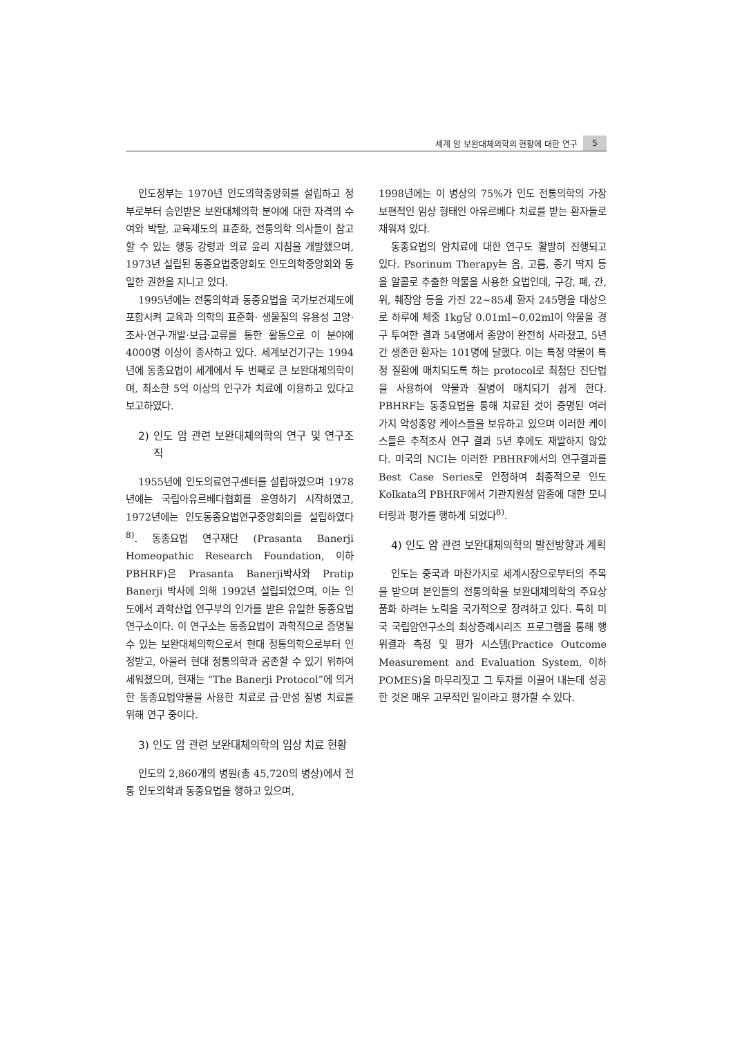세계 암 보완대체의학의 현황에 대한 연구 5
인도정부는 1970년 인도의학중앙회를 설립하고 정부로부터 승인받은 보완대체의학 분야에 대한 자격의 수여와 박탈, 교육제도의 표준화, 전통의학 의사들이 참고할 수 있는 행동 강령과 의료 윤리 지침을 개발했으며, 1973년 설립된 동종요법중앙회도 인도의학중앙회와 동일한 권한을 지니고 있다.
1995년에는 전통의학과 동종요법을 국가보건제도에 포함시켜 교육과 의학의 표준화· 생물질의 유용성 고양·조사·연구·개발·보급·교류를 통한 활동으로 이 분야에 4000명 이상이 종사하고 있다. 세계보건기구는 1994년에 동종요법이 세계에서 두 번째로 큰 보완대체의학이며, 최소한 5억 이상의 인구가 치료에 이용하고 있다고 보고하였다.
2) 인도 암 관련 보완대체의학의 연구 및 연구조직
1955년에 인도의료연구센터를 설립하였으며 1978년에는 국립아유르베다협회를 운영하기 시작하였고, 1972년에는 인도동종요법연구중앙회의를 설립하였다<sup>8)</sup>. 동종요법 연구재단 (Prasanta Banerji Homeopathic Research Foundation, 이하 PBHRF)은 Prasanta Banerji박사와 Pratip Banerji 박사에 의해 1992년 설립되었으며, 이는 인도에서 과학산업 연구부의 인가를 받은 유일한 동종요법 연구소이다. 이 연구소는 동종요법이 과학적으로 증명될 수 있는 보완대체의학으로서 현대 정통의학으로부터 인정받고, 아울러 현대 정통의학과 공존할 수 있기 위하여 세워졌으며, 현재는 “The Banerji Protocol”에 의거한 동종요법약물을 사용한 치료로 급·만성 질병 치료를 위해 연구 중이다.
3) 인도 암 관련 보완대체의학의 임상 치료 현황
인도의 2,860개의 병원(총 45,720의 병상)에서 전통 인도의학과 동종요법을 행하고 있으며,
1998년에는 이 병상의 75%가 인도 전통의학의 가장 보편적인 임상 형태인 아유르베다 치료를 받는 환자들로 채워져 있다.
동종요법의 암치료에 대한 연구도 활발히 진행되고 있다. Psorinum Therapy는 옴, 고름, 종기 딱지 등을 알콜로 추출한 약물을 사용한 요법인데, 구강, 폐, 간, 위, 췌장암 등을 가진 22~85세 환자 245명을 대상으로 하루에 체중 1kg당 0.01ml~0,02ml이 약물을 경구 투여한 결과 54명에서 종양이 완전히 사라졌고, 5년간 생존한 환자는 101명에 달했다. 이는 특정 약물이 특정 질환에 매치되도록 하는 protocol로 최첨단 진단법을 사용하여 약물과 질병이 매치되기 쉽게 한다. PBHRF는 동종요법을 통해 치료된 것이 증명된 여러 가지 악성종양 케이스들을 보유하고 있으며 이러한 케이스들은 추적조사 연구 결과 5년 후에도 재발하지 않았다. 미국의 NCI는 이러한 PBHRF에서의 연구결과를 Best Case Series로 인정하여 최종적으로 인도 Kolkata의 PBHRF에서 기관지원성 암종에 대한 모니터링과 평가를 행하게 되었다<sup>8)</sup>.
4) 인도 암 관련 보완대체의학의 발전방향과 계획
인도는 중국과 마찬가지로 세계시장으로부터의 주목을 받으며 본인들의 전통의학을 보완대체의학의 주요상품화 하려는 노력을 국가적으로 장려하고 있다. 특히 미국 국립암연구소의 최상증례시리즈 프로그램을 통해 행위결과 측정 및 평가 시스템(Practice Outcome Measurement and Evaluation System, 이하 POMES)을 마무리짓고 그 투자를 이끌어 내는데 성공한 것은 매우 고무적인 일이라고 평가할 수 있다.